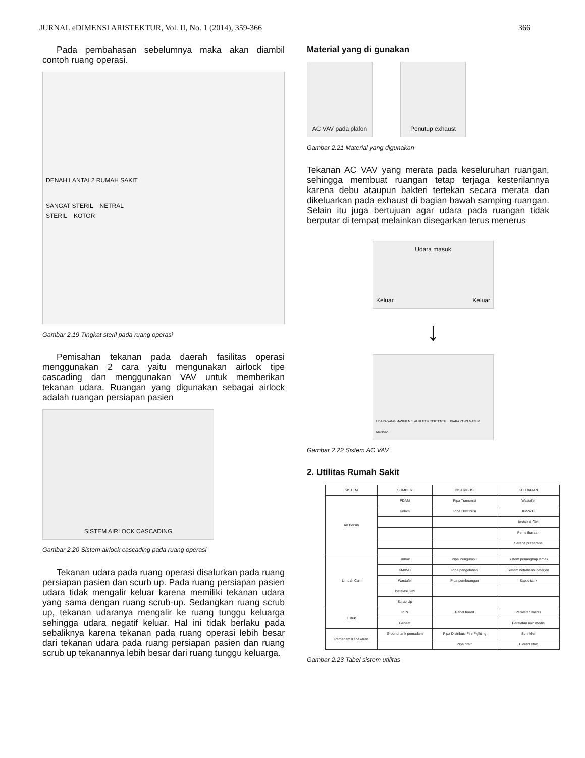JURNAL eDIMENSI ARISTEKTUR, Vol. II, No. 1 (2014), 359-366 366
Pada pembahasan sebelumnya maka akan diambil contoh ruang operasi.
DENAH LANTAI 2 RUMAH SAKIT
SANGAT STERIL NETRAL
STERIL KOTOR
Gambar 2.19 Tingkat steril pada ruang operasi
Pemisahan tekanan pada daerah fasilitas operasi menggunakan 2 cara yaitu mengunakan airlock tipe cascading dan menggunakan VAV untuk memberikan tekanan udara. Ruangan yang digunakan sebagai airlock adalah ruangan persiapan pasien
SISTEM AIRLOCK CASCADING
Gambar 2.20 Sistem airlock cascading pada ruang operasi
Tekanan udara pada ruang operasi disalurkan pada ruang persiapan pasien dan scurb up. Pada ruang persiapan pasien udara tidak mengalir keluar karena memiliki tekanan udara yang sama dengan ruang scrub-up. Sedangkan ruang scrub up, tekanan udaranya mengalir ke ruang tunggu keluarga sehingga udara negatif keluar. Hal ini tidak berlaku pada sebaliknya karena tekanan pada ruang operasi lebih besar dari tekanan udara pada ruang persiapan pasien dan ruang scrub up tekanannya lebih besar dari ruang tunggu keluarga.
Material yang di gunakan
AC VAV pada plafon Penutup exhaust
Gambar 2.21 Material yang digunakan
Tekanan AC VAV yang merata pada keseluruhan ruangan, sehingga membuat ruangan tetap terjaga kesterilannya karena debu ataupun bakteri tertekan secara merata dan dikeluarkan pada exhaust di bagian bawah samping ruangan. Selain itu juga bertujuan agar udara pada ruangan tidak berputar di tempat melainkan disegarkan terus menerus
Udara masuk
Keluar Keluar
↓
UDARA YANG MASUK MELALUI TITIK TERTENTU UDARA YANG MASUK MERATA
Gambar 2.22 Sistem AC VAV
2. Utilitas Rumah Sakit
| SISTEM | SUMBER | DISTRIBUSI | KELUARAN |
| --- | --- | --- | --- |
| Air Bersih | PDAM | Pipa Transmisi | Wastafel |
| | Kolam | Pipa Distribusi | KM/WC |
| | | | Instalasi Gizi |
| | | | Pemeliharaan |
| | | | Sarana prasarana |
| Limbah Cair | Urinoir | Pipa Pengumpul | Sistem penangkap lemak |
| | KM/WC | Pipa pengolahan | Sistem netralisasi deterjen |
| | Wastafel | Pipa pembuangan | Saptic tank |
| | Instalasi Gizi | | |
| | Scrub Up | | |
| Listrik | PLN | Panel board | Peralatan medis |
| | Genset | | Peralatan non medis |
| Pemadam Kebakaran | Ground tank pemadam | Pipa Distribusi Fire Fighting | Sprinkler |
| | | Pipa drain | Hidrant Box |
Gambar 2.23 Tabel sistem utilitas